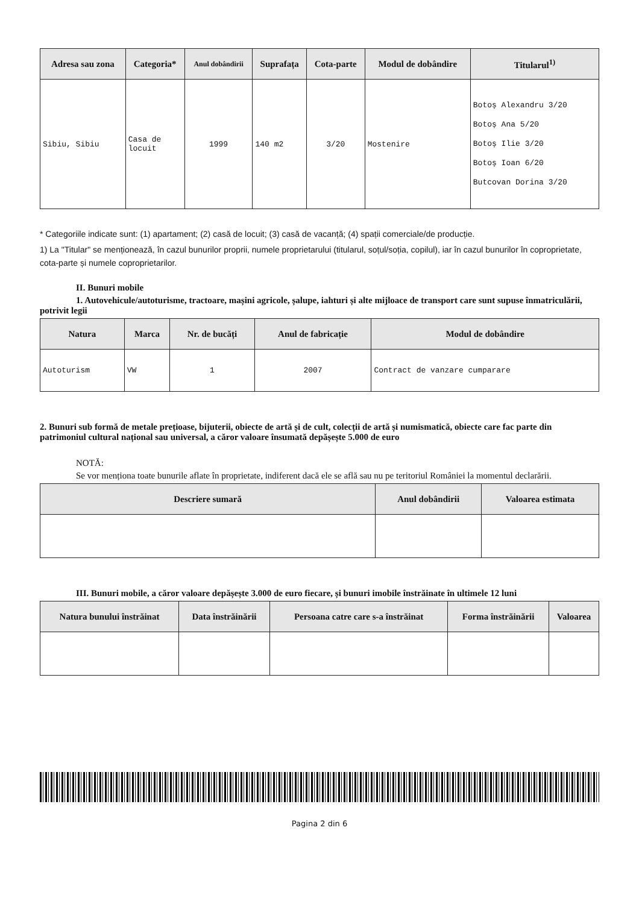| Adresa sau zona | Categoria* | Anul dobândirii | Suprafața | Cota-parte | Modul de dobândire | Titularul<sup>1)</sup> |
| --- | --- | --- | --- | --- | --- | --- |
| Sibiu, Sibiu | Casa de locuit | 1999 | 140 m2 | 3/20 | Mostenire | Botoș Alexandru 3/20 Botoș Ana 5/20 Botoș Ilie 3/20 Botoș Ioan 6/20 Butcovan Dorina 3/20 |
* Categoriile indicate sunt: (1) apartament; (2) casă de locuit; (3) casă de vacanță; (4) spații comerciale/de producție.
1) La "Titular" se menționează, în cazul bunurilor proprii, numele proprietarului (titularul, soțul/soția, copilul), iar în cazul bunurilor în coproprietate, cota-parte și numele coproprietarilor.
II. Bunuri mobile
1. Autovehicule/autoturisme, tractoare, mașini agricole, șalupe, iahturi și alte mijloace de transport care sunt supuse înmatriculării, potrivit legii
| Natura | Marca | Nr. de bucăți | Anul de fabricație | Modul de dobândire |
| --- | --- | --- | --- | --- |
| Autoturism | VW | 1 | 2007 | Contract de vanzare cumparare |
2. Bunuri sub formă de metale prețioase, bijuterii, obiecte de artă și de cult, colecții de artă și numismatică, obiecte care fac parte din patrimoniul cultural național sau universal, a căror valoare însumată depășește 5.000 de euro
NOTĂ:
Se vor menționa toate bunurile aflate în proprietate, indiferent dacă ele se află sau nu pe teritoriul României la momentul declarării.
| Descriere sumară | Anul dobândirii | Valoarea estimata |
| --- | --- | --- |
III. Bunuri mobile, a căror valoare depășește 3.000 de euro fiecare, și bunuri imobile înstrăinate în ultimele 12 luni
| Natura bunului înstrăinat | Data înstrăinării | Persoana catre care s-a înstrăinat | Forma înstrăinării | Valoarea |
| --- | --- | --- | --- | --- |
Pagina 2 din 6